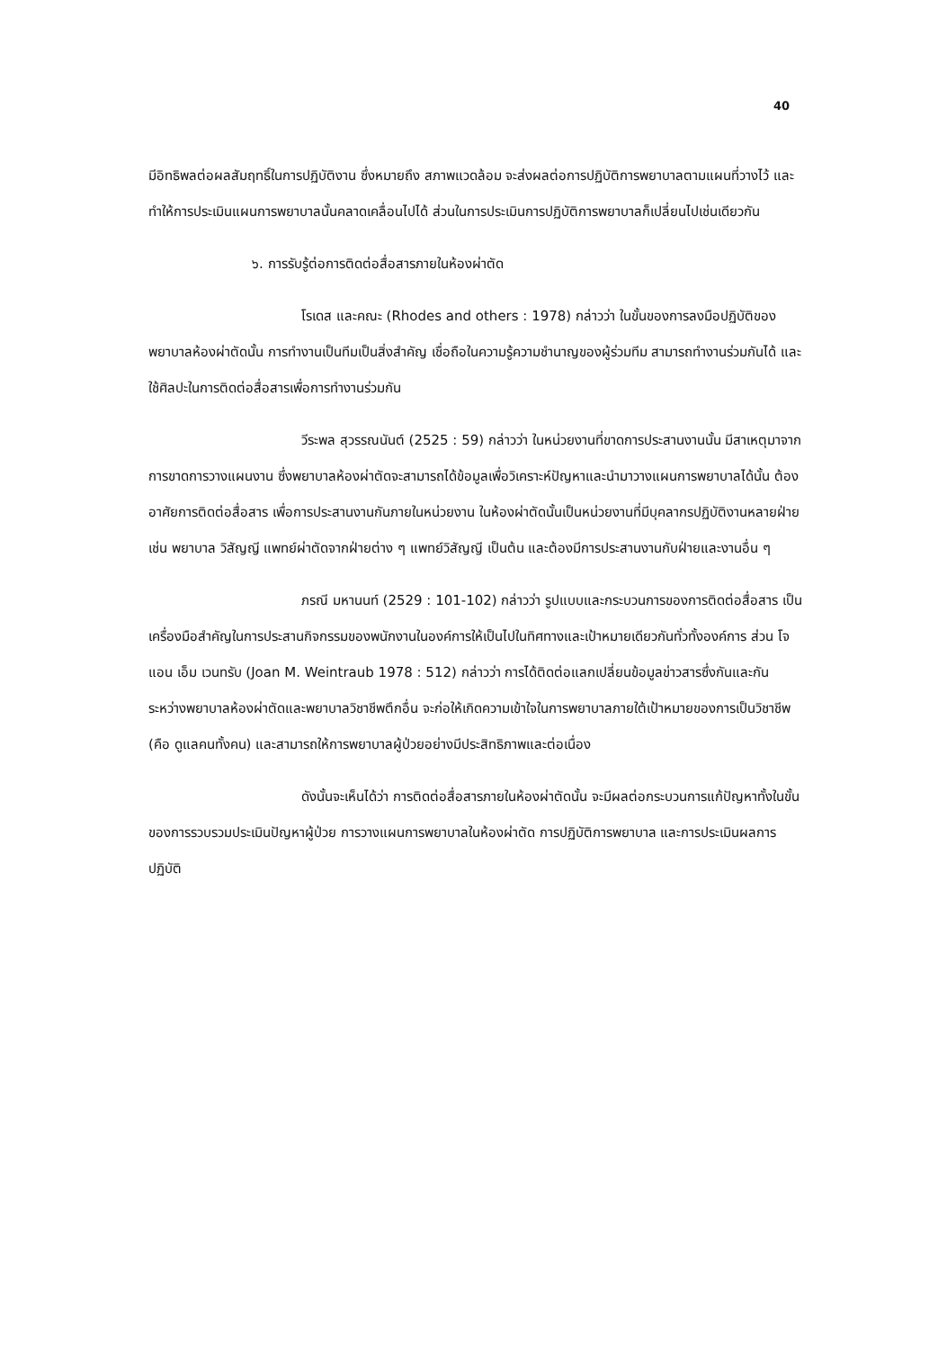40
มีอิทธิพลต่อผลสัมฤทธิ์ในการปฏิบัติงาน ซึ่งหมายถึง สภาพแวดล้อม จะส่งผลต่อการปฏิบัติการพยาบาลตามแผนที่วางไว้ และทำให้การประเมินแผนการพยาบาลนั้นคลาดเคลื่อนไปได้ ส่วนในการประเมินการปฏิบัติการพยาบาลก็เปลี่ยนไปเช่นเดียวกัน
๖. การรับรู้ต่อการติดต่อสื่อสารภายในห้องผ่าตัด
โรเดส และคณะ (Rhodes and others : 1978) กล่าวว่า ในขั้นของการลงมือปฏิบัติของพยาบาลห้องผ่าตัดนั้น การทำงานเป็นทีมเป็นสิ่งสำคัญ เชื่อถือในความรู้ความชำนาญของผู้ร่วมทีม สามารถทำงานร่วมกันได้ และใช้ศิลปะในการติดต่อสื่อสารเพื่อการทำงานร่วมกัน
วีระพล สุวรรณนันต์ (2525 : 59) กล่าวว่า ในหน่วยงานที่ขาดการประสานงานนั้น มีสาเหตุมาจากการขาดการวางแผนงาน ซึ่งพยาบาลห้องผ่าตัดจะสามารถได้ข้อมูลเพื่อวิเคราะห์ปัญหาและนำมาวางแผนการพยาบาลได้นั้น ต้องอาศัยการติดต่อสื่อสาร เพื่อการประสานงานกันภายในหน่วยงาน ในห้องผ่าตัดนั้นเป็นหน่วยงานที่มีบุคลากรปฏิบัติงานหลายฝ่าย เช่น พยาบาล วิสัญญี แพทย์ผ่าตัดจากฝ่ายต่าง ๆ แพทย์วิสัญญี เป็นต้น และต้องมีการประสานงานกับฝ่ายและงานอื่น ๆ
ภรณี มหานนท์ (2529 : 101-102) กล่าวว่า รูปแบบและกระบวนการของการติดต่อสื่อสาร เป็นเครื่องมือสำคัญในการประสานกิจกรรมของพนักงานในองค์การให้เป็นไปในทิศทางและเป้าหมายเดียวกันทั่วทั้งองค์การ ส่วน โจแอน เอ็ม เวนทรับ (Joan M. Weintraub 1978 : 512) กล่าวว่า การได้ติดต่อแลกเปลี่ยนข้อมูลข่าวสารซึ่งกันและกันระหว่างพยาบาลห้องผ่าตัดและพยาบาลวิชาชีพตึกอื่น จะก่อให้เกิดความเข้าใจในการพยาบาลภายใต้เป้าหมายของการเป็นวิชาชีพ (คือ ดูแลคนทั้งคน) และสามารถให้การพยาบาลผู้ป่วยอย่างมีประสิทธิภาพและต่อเนื่อง
ดังนั้นจะเห็นได้ว่า การติดต่อสื่อสารภายในห้องผ่าตัดนั้น จะมีผลต่อกระบวนการแก้ปัญหาทั้งในขั้นของการรวบรวมประเมินปัญหาผู้ป่วย การวางแผนการพยาบาลในห้องผ่าตัด การปฏิบัติการพยาบาล และการประเมินผลการปฏิบัติ